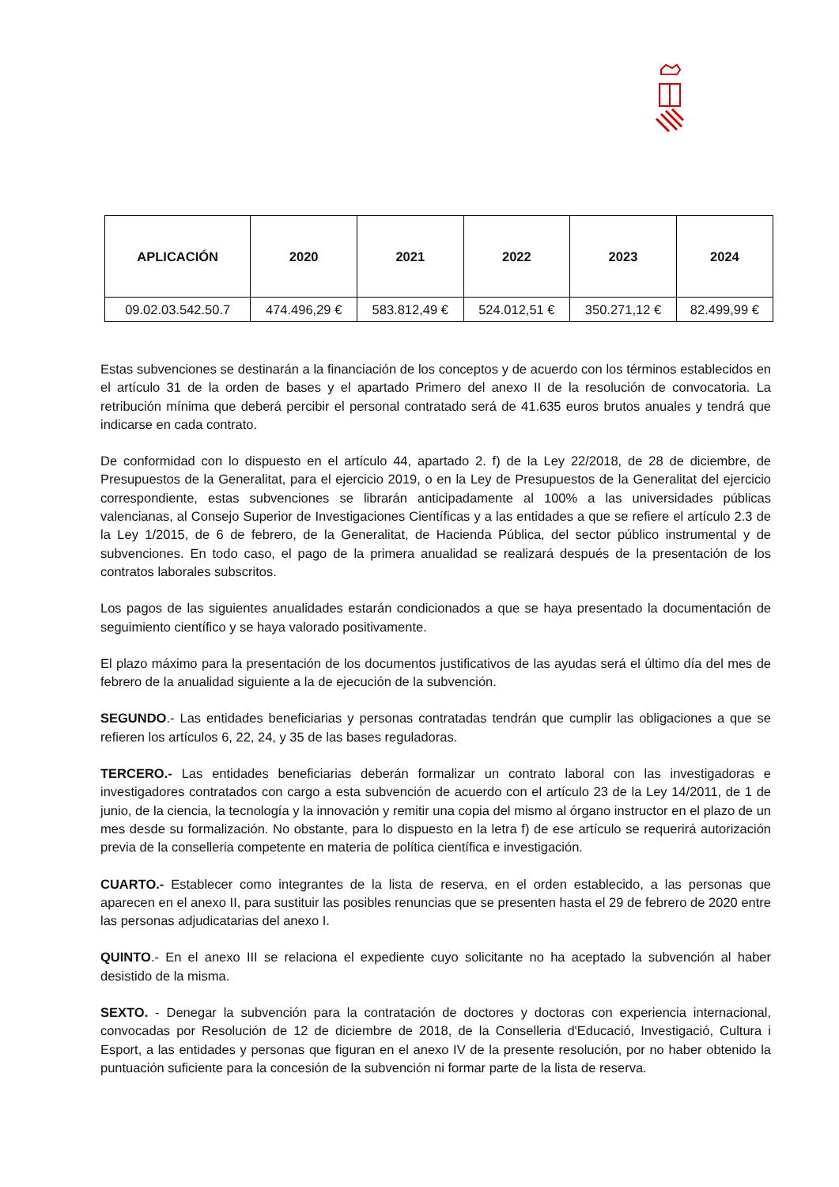| APLICACIÓN | 2020 | 2021 | 2022 | 2023 | 2024 |
| --- | --- | --- | --- | --- | --- |
| 09.02.03.542.50.7 | 474.496,29 € | 583.812,49 € | 524.012,51 € | 350.271,12 € | 82.499,99 € |
Estas subvenciones se destinarán a la financiación de los conceptos y de acuerdo con los términos establecidos en el artículo 31 de la orden de bases y el apartado Primero del anexo II de la resolución de convocatoria. La retribución mínima que deberá percibir el personal contratado será de 41.635 euros brutos anuales y tendrá que indicarse en cada contrato.
De conformidad con lo dispuesto en el artículo 44, apartado 2. f) de la Ley 22/2018, de 28 de diciembre, de Presupuestos de la Generalitat, para el ejercicio 2019, o en la Ley de Presupuestos de la Generalitat del ejercicio correspondiente, estas subvenciones se librarán anticipadamente al 100% a las universidades públicas valencianas, al Consejo Superior de Investigaciones Científicas y a las entidades a que se refiere el artículo 2.3 de la Ley 1/2015, de 6 de febrero, de la Generalitat, de Hacienda Pública, del sector público instrumental y de subvenciones. En todo caso, el pago de la primera anualidad se realizará después de la presentación de los contratos laborales subscritos.
Los pagos de las siguientes anualidades estarán condicionados a que se haya presentado la documentación de seguimiento científico y se haya valorado positivamente.
El plazo máximo para la presentación de los documentos justificativos de las ayudas será el último día del mes de febrero de la anualidad siguiente a la de ejecución de la subvención.
SEGUNDO.- Las entidades beneficiarias y personas contratadas tendrán que cumplir las obligaciones a que se refieren los artículos 6, 22, 24, y 35 de las bases reguladoras.
TERCERO.- Las entidades beneficiarias deberán formalizar un contrato laboral con las investigadoras e investigadores contratados con cargo a esta subvención de acuerdo con el artículo 23 de la Ley 14/2011, de 1 de junio, de la ciencia, la tecnología y la innovación y remitir una copia del mismo al órgano instructor en el plazo de un mes desde su formalización. No obstante, para lo dispuesto en la letra f) de ese artículo se requerirá autorización previa de la conselleria competente en materia de política científica e investigación.
CUARTO.- Establecer como integrantes de la lista de reserva, en el orden establecido, a las personas que aparecen en el anexo II, para sustituir las posibles renuncias que se presenten hasta el 29 de febrero de 2020 entre las personas adjudicatarias del anexo I.
QUINTO.- En el anexo III se relaciona el expediente cuyo solicitante no ha aceptado la subvención al haber desistido de la misma.
SEXTO. - Denegar la subvención para la contratación de doctores y doctoras con experiencia internacional, convocadas por Resolución de 12 de diciembre de 2018, de la Conselleria d'Educació, Investigació, Cultura i Esport, a las entidades y personas que figuran en el anexo IV de la presente resolución, por no haber obtenido la puntuación suficiente para la concesión de la subvención ni formar parte de la lista de reserva.